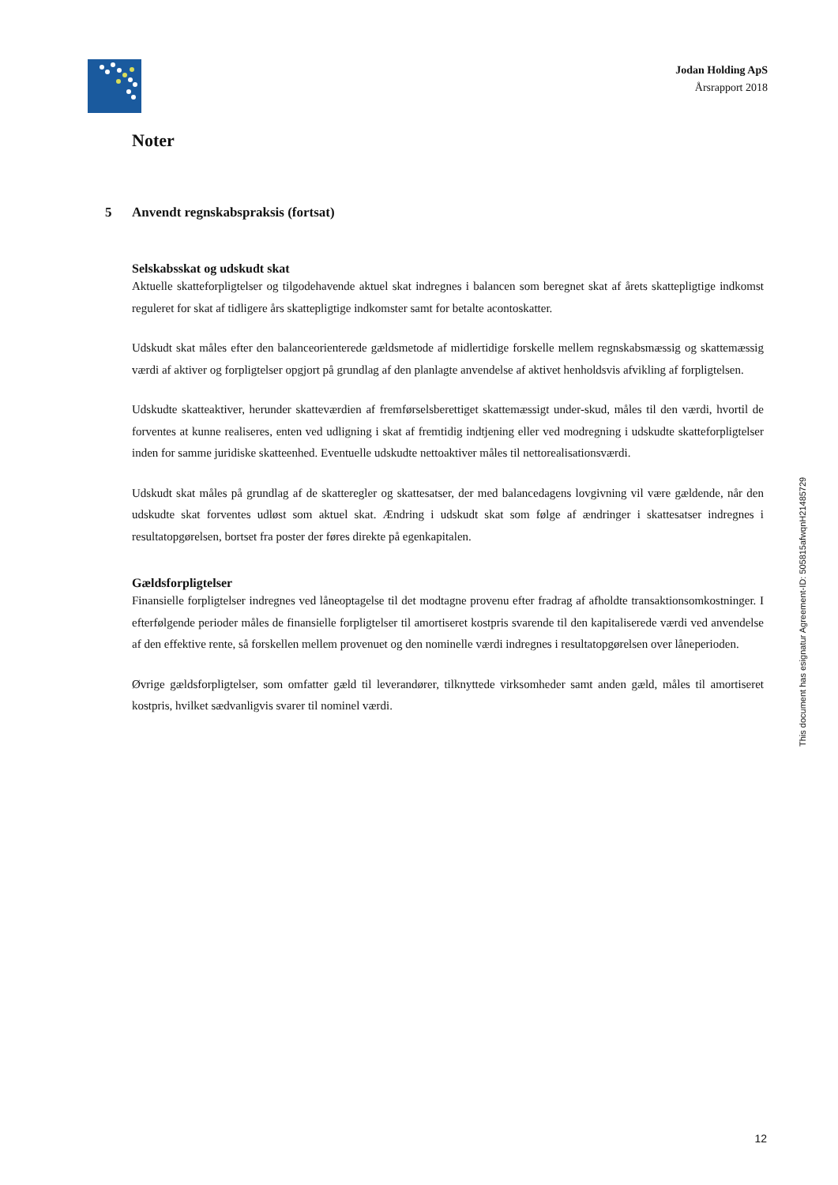Jodan Holding ApS
Årsrapport 2018
Noter
5 Anvendt regnskabspraksis (fortsat)
Selskabsskat og udskudt skat
Aktuelle skatteforpligtelser og tilgodehavende aktuel skat indregnes i balancen som beregnet skat af årets skattepligtige indkomst reguleret for skat af tidligere års skattepligtige indkomster samt for betalte acontoskatter.
Udskudt skat måles efter den balanceorienterede gældsmetode af midlertidige forskelle mellem regnskabsmæssig og skattemæssig værdi af aktiver og forpligtelser opgjort på grundlag af den planlagte anvendelse af aktivet henholdsvis afvikling af forpligtelsen.
Udskudte skatteaktiver, herunder skatteværdien af fremførselsberettiget skattemæssigt under-skud, måles til den værdi, hvortil de forventes at kunne realiseres, enten ved udligning i skat af fremtidig indtjening eller ved modregning i udskudte skatteforpligtelser inden for samme juridiske skatteenhed. Eventuelle udskudte nettoaktiver måles til nettorealisationsværdi.
Udskudt skat måles på grundlag af de skatteregler og skattesatser, der med balancedagens lovgivning vil være gældende, når den udskudte skat forventes udløst som aktuel skat. Ændring i udskudt skat som følge af ændringer i skattesatser indregnes i resultatopgørelsen, bortset fra poster der føres direkte på egenkapitalen.
Gældsforpligtelser
Finansielle forpligtelser indregnes ved låneoptagelse til det modtagne provenu efter fradrag af afholdte transaktionsomkostninger. I efterfølgende perioder måles de finansielle forpligtelser til amortiseret kostpris svarende til den kapitaliserede værdi ved anvendelse af den effektive rente, så forskellen mellem provenuet og den nominelle værdi indregnes i resultatopgørelsen over låneperioden.
Øvrige gældsforpligtelser, som omfatter gæld til leverandører, tilknyttede virksomheder samt anden gæld, måles til amortiseret kostpris, hvilket sædvanligvis svarer til nominel værdi.
This document has esignatur Agreement-ID: 505815afwqnH21485729
12